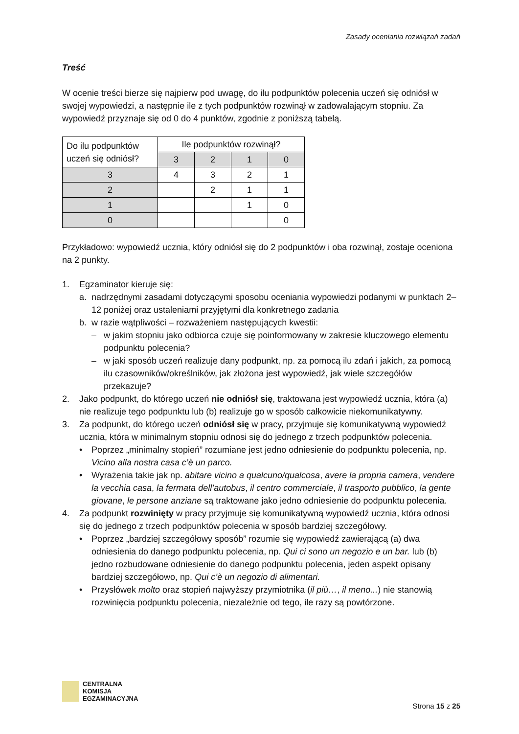Zasady oceniania rozwiązań zadań
Treść
W ocenie treści bierze się najpierw pod uwagę, do ilu podpunktów polecenia uczeń się odniósł w swojej wypowiedzi, a następnie ile z tych podpunktów rozwinął w zadowalającym stopniu. Za wypowiedź przyznaje się od 0 do 4 punktów, zgodnie z poniższą tabelą.
| Do ilu podpunktów uczeń się odniósł? | Ile podpunktów rozwinął? | | | |
| | 3 | 2 | 1 | 0 |
| 3 | 4 | 3 | 2 | 1 |
| 2 | | 2 | 1 | 1 |
| 1 | | | 1 | 0 |
| 0 | | | | 0 |
Przykładowo: wypowiedź ucznia, który odniósł się do 2 podpunktów i oba rozwinął, zostaje oceniona na 2 punkty.
1. Egzaminator kieruje się:
a. nadrzędnymi zasadami dotyczącymi sposobu oceniania wypowiedzi podanymi w punktach 2–12 poniżej oraz ustaleniami przyjętymi dla konkretnego zadania
b. w razie wątpliwości – rozważeniem następujących kwestii:
– w jakim stopniu jako odbiorca czuje się poinformowany w zakresie kluczowego elementu podpunktu polecenia?
– w jaki sposób uczeń realizuje dany podpunkt, np. za pomocą ilu zdań i jakich, za pomocą ilu czasowników/określników, jak złożona jest wypowiedź, jak wiele szczegółów przekazuje?
2. Jako podpunkt, do którego uczeń nie odniósł się, traktowana jest wypowiedź ucznia, która (a) nie realizuje tego podpunktu lub (b) realizuje go w sposób całkowicie niekomunikatywny.
3. Za podpunkt, do którego uczeń odniósł się w pracy, przyjmuje się komunikatywną wypowiedź ucznia, która w minimalnym stopniu odnosi się do jednego z trzech podpunktów polecenia.
• Poprzez „minimalny stopień” rozumiane jest jedno odniesienie do podpunktu polecenia, np. Vicino alla nostra casa c’è un parco.
• Wyrażenia takie jak np. abitare vicino a qualcuno/qualcosa, avere la propria camera, vendere la vecchia casa, la fermata dell’autobus, il centro commerciale, il trasporto pubblico, la gente giovane, le persone anziane są traktowane jako jedno odniesienie do podpunktu polecenia.
4. Za podpunkt rozwinięty w pracy przyjmuje się komunikatywną wypowiedź ucznia, która odnosi się do jednego z trzech podpunktów polecenia w sposób bardziej szczegółowy.
• Poprzez „bardziej szczegółowy sposób” rozumie się wypowiedź zawierającą (a) dwa odniesienia do danego podpunktu polecenia, np. Qui ci sono un negozio e un bar. lub (b) jedno rozbudowane odniesienie do danego podpunktu polecenia, jeden aspekt opisany bardziej szczegółowo, np. Qui c’è un negozio di alimentari.
• Przysłówek molto oraz stopień najwyższy przymiotnika (il più…, il meno...) nie stanowią rozwinięcia podpunktu polecenia, niezależnie od tego, ile razy są powtórzone.
CENTRALNA
KOMISJA
EGZAMINACYJNA
Strona 15 z 25